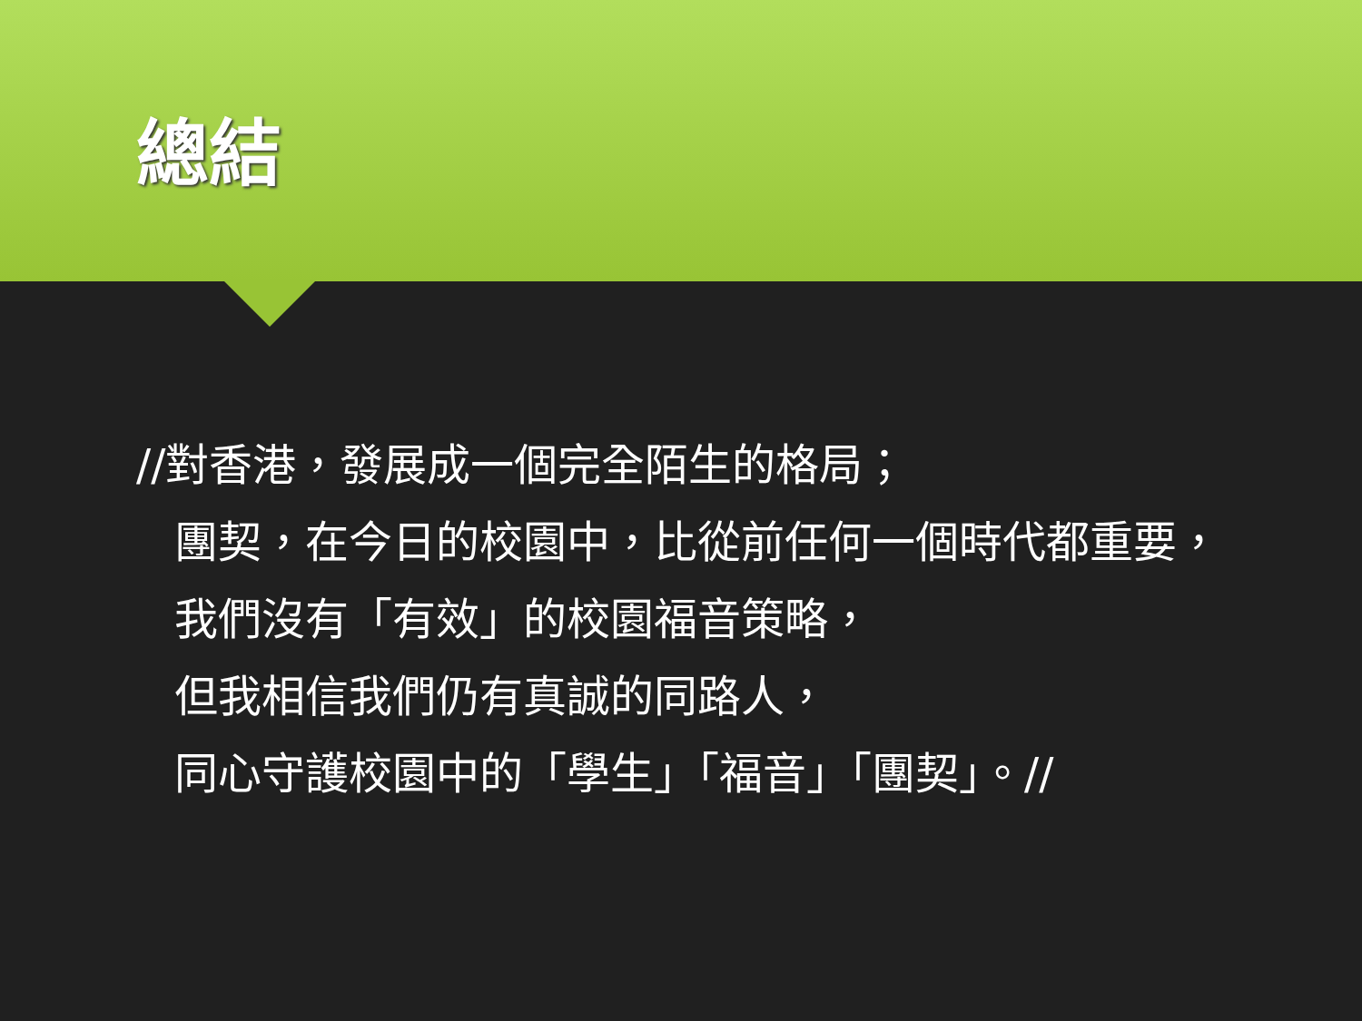總結
//對香港，發展成一個完全陌生的格局；
團契，在今日的校園中，比從前任何一個時代都重要，
我們沒有「有效」的校園福音策略，
但我相信我們仍有真誠的同路人，
同心守護校園中的「學生」「福音」「團契」。//